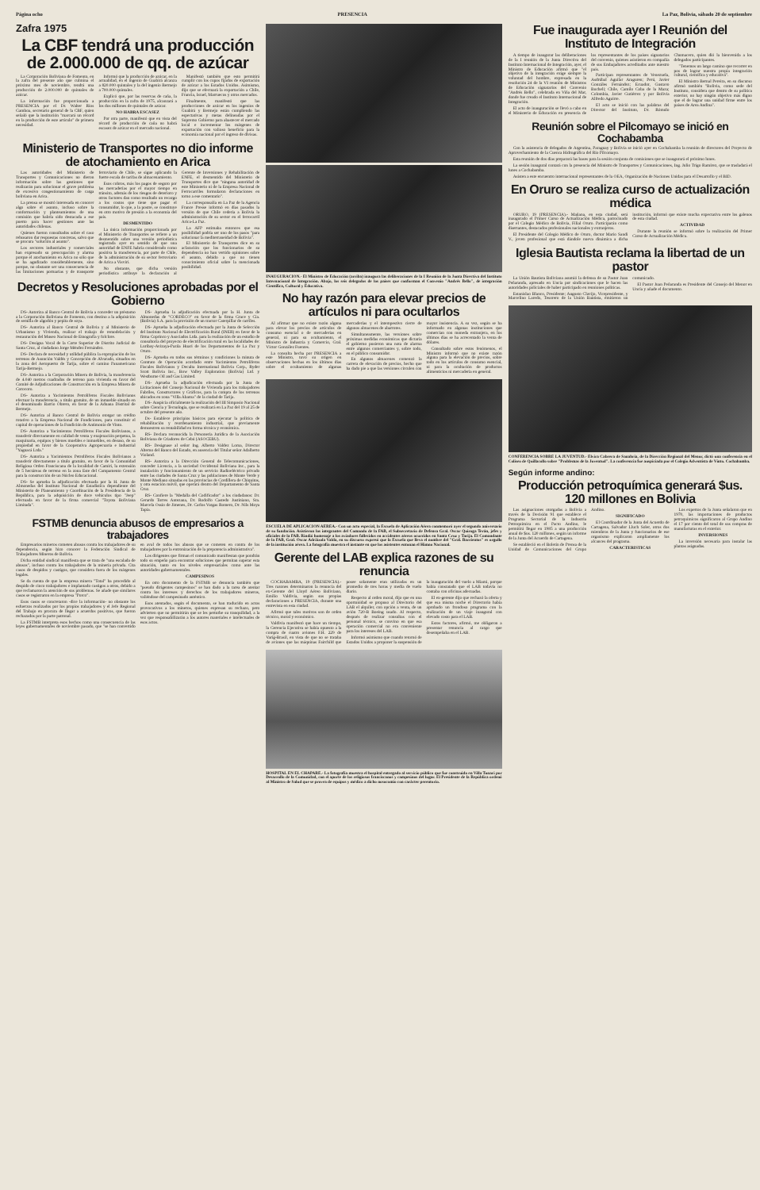Página ocho PRESENCIA La Paz, Bolivia, sábado 20 de septiembre
Zafra 1975
La CBF tendrá una producción de 2.000.000 de qq. de azúcar
La Corporación Boliviana de Fomento, en la zafra del presente año que culmina el próximo mes de noviembre, tendrá una producción de 2.000.000 de quintales de azúcar.
La información fue proporcionada a PRESENCIA por el Dr. Walter Ríos Gamboa, secretario general de la CBF, quien señaló que la institución "marcará un récord en la producción de este artículo" de primera necesidad.
Informó que la producción de azúcar, en la actualidad, en el ingenio de Guabirá alcanza a 820.000 quintales y la del ingenio Bermejo a 700.000 quintales.
Explicó que, por las reservas de caña, la producción en la zafra de 1975, alcanzará a los dos millones de quintales de azúcar.
NO HABRA ESCASEZ
Por otra parte, manifestó que en vista del récord de producción de caña no habrá escasez de azúcar en el mercado nacional.
Manifestó también que esto permitirá cumplir con los cupos fijados de exportación de azúcar a los Estados Unidos. Asimismo, dijo que se efectuará la exportación a Chile, Francia, Israel, Marruecos y otros mercados.
Finalmente, manifestó que las producciones de azúcar en los ingenios de Guabirá y Bermejo están cumpliendo las espectativas y metas delineadas por el Supremo Gobierno para abastecer el mercado local e incrementar los márgenes de exportación con valioso beneficio para la economía nacional por el ingreso de divisas.
Ministerio de Transportes no dio informe de atochamiento en Arica
Las autoridades del Ministerio de Transportes y Comunicaciones no dieron información sobre las gestiones que realizarán para solucionar el grave problema de excesivo congestionamiento de carga boliviana en Arica.
La prensa se mostró interesada en conocer algo sobre el asunto, incluso sobre la conformación y planteamientos de una comisión que habría sido destacada a ese puerto para hacer gestiones ante las autoridades chilenas.
Quienes fueron consultados sobre el caso rehusaron dar respuestas concretas, salvo que se procura "solución al asunto".
Los sectores industriales y comerciales han expresado su preocupación y alarma porque el atochamiento en Arica no sólo que se ha agudizado considerablemente, sino porque, no obstante ser una consecuencia de las limitaciones portuarias y de transporte ferroviario de Chile, se sigue aplicando la fuerte escala de tarifas de almacenamiento.
Esos cobros, más los pagos de seguro por las mercaderías por el mayor tiempo en tránsito, además de los riesgos de deterioro y otros factores dan como resultado un recargo a los costos que tiene que pagar el consumidor, lo que, a la postre, se constituye en otro motivo de presión a la economía del país.
DESMENTIDO
La única información proporcionada por el Ministerio de Transportes se refiere a un desmentido sobre una versión periodística registrada ayer en sentido de que una autoridad de ENFE habría considerado como positiva la transferencia, por parte de Chile, de la administración de su sector ferroviario de Arica a Visviri.
No obstante, que dicha versión periodística atribuye la declaración al Gerente de Inversiones y Rehabilitación de ENFE, el desmentido del Ministerio de Transportes dice que "ninguna autoridad de este Ministerio ni de la Empresa Nacional de Ferrocarriles formularon declaraciones en torno a ese comentario".
La corresponsalía en La Paz de la Agencia France Presse informó en días pasados la versión de que Chile cedería a Bolivia la administración de su sector en el ferrocarril Arica-La Paz.
La AFP estimaba entonces que esa posibilidad podría ser uno de los pasos "para solucionar la mediterraneidad de Bolivia".
El Ministerio de Transportes dice en su aclaración que los funcionarios de su dependencia no han vertido opiniones sobre el asunto, debido a que no tienen conocimiento oficial sobre la mencionada posibilidad.
Decretos y Resoluciones aprobadas por el Gobierno
DS- Autoriza al Banco Central de Bolivia a conceder un préstamo a la Corporación Boliviana de Fomento, con destino a la adquisición de semilla de algodón y pepita de soya.
DS- Autoriza al Banco Central de Bolivia y al Ministerio de Urbanismo y Vivienda, realizar el trabajo de remodelación y restauración del Museo Nacional de Etnografía y folclore.
DS- Designa Vocal de la Corte Superior de Distrito Judicial de Santa Cruz, al ciudadano Jorge Méndez Fernández.
DS- Declara de necesidad y utilidad pública la expropiación de los terrenos de Asunción Valdés y Concepción de Alvarado, situados en la zona del Aeropuerto de Tarija, sobre el camino Panamericano Tarija-Bermejo.
DS- Autoriza a la Corporación Minera de Bolivia, la transferencia de 4.040 metros cuadrados de terreno para vivienda en favor del Comité de Adjudicaciones de Construcción en la Empresa Minera de Corocoro.
DS- Autoriza a Yacimientos Petrolíferos Fiscales Bolivianos efectuar la transferencia, a título gratuito, de un inmueble situado en el denominado Barrio Obrero, en favor de la Aduana Distrital de Bermejo.
DS- Autoriza al Banco Central de Bolivia otorgar un crédito rotativo a la Empresa Nacional de Fundiciones, para constituir el capital de operaciones de la Fundición de Antimonio de Vinto.
DS- Autoriza a Yacimientos Petrolíferos Fiscales Bolivianos, a transferir directamente en calidad de venta y enajenación perpetua, la maquinaria, equipos y bienes muebles e inmuebles, en desuso, de su propiedad en favor de la Cooperativa Agropecuaria e Industrial "Yaguacá Ltda."
DS- Autoriza a Yacimientos Petrolíferos Fiscales Bolivianos a transferir directamente a título gratuito, en favor de la Comunidad Religiosa Orden Franciscana de la localidad de Camiri, la extensión de 5 hectáreas de terreno en la zona Este del Campamento Central para la construcción de un Núcleo Educacional.
DS- Se aprueba la adjudicación efectuada por la H. Junta de Almonedas del Instituto Nacional de Estadística dependiente del Ministerio de Planeamiento y Coordinación de la Presidencia de la República, para la adquisición de doce vehículos tipo "Jeep" efectuada en favor de la firma comercial "Toyota Boliviana Limitada".
DS- Aprueba la adjudicación efectuada por la H. Junta de Almonedas de "CORDECO" en favor de la firma Grace y Cía. (Bolivia) S.A. para la provisión de un tractor Caterpillar de carriles.
DS- Aprueba la adjudicación efectuada por la Junta de Selección del Instituto Nacional de Electrificación Rural (INER) en favor de la firma Coprinco y Asociados Ltda. para la realización de un estudio de consultoría del proyecto de electrificación rural en las localidades de: Luribay-Avizaya-Pazña Huari de los Departamentos de La Paz y Oruro.
DS- Aprueba en todos sus términos y condiciones la minuta de Contrato de Operación acordado entre Yacimientos Petrolíferos Fiscales Bolivianos y Decalta International Bolivia Corp., Ryder Scott Bolivia Inc., Bow Valley Exploration (Bolivia) Ltd. y Westburne Oil and Gas Limited.
DS- Aprueba la adjudicación efectuada por la Junta de Licitaciones del Consejo Nacional de Vivienda para los trabajadores Fabriles, Constructores y Gráficos, para la compra de los terrenos ubicados en zona "Villa Abaroa" de la ciudad de Tarija.
DS- Auspicia oficialmente la realización del III Simposio Nacional sobre Ciencia y Tecnología, que se realizará en La Paz del 19 al 25 de octubre del presente año.
Ds- Establece principios básicos para ejecutar la política de rehabilitación y reordenamiento industrial, que previamente demuestren su rentabilidad en forma técnica y económica.
RS- Declara reconocida la Personería Jurídica de la Asociación Boliviana de Criadores de Cebú (ASOCEBU).
RS- Designase al señor Ing. Alberto Valdez Loma, Director Alterno del Banco del Estado, en ausencia del Titular señor Adalberto Violand.
RS- Autoriza a la Dirección General de Telecomunicaciones, conceder Licencia, a la sociedad Occidental Boliviana Inc., para la instalación y funcionamiento de un servicio Radioeléctrico privado entre las ciudades de Santa Cruz y las poblaciones de Monte Verde y Monte Mediano situadas en las provincias de Cordillera de Chiquitos, y otra estación móvil, que operará dentro del Departamento de Santa Cruz.
RS- Confiere la "Medalla del Codificador" a los ciudadanos: Dr. Gerardo Torres Antezana, Dr. Rodolfo Castedo Justiniano, Sra. Marcela Ossio de Jimenes, Dr. Carlos Vargas Romero, Dr. Nils Moya Tapia.
FSTMB denuncia abusos de empresarios a trabajadores
Empresarios mineros cometen abusos contra los trabajadores de su dependencia, según hizo conocer la Federación Sindical de Trabajadores Mineros de Bolivia.
Dicha entidad sindical manifiesta que se trata de "una escalada de abusos", incluso contra los trabajadores de la minería privada. Cita casos de despidos y castigos, que considera fuera de los márgenes legales.
Se da cuenta de que la empresa minera "Total" ha procedido al despido de cinco trabajadores e implantado castigos a otros, debido a que reclamaron la atención de sus problemas. Se añade que similares casos se registraron en la empresa "Porco".
Esos casos se concretaron -dice la información- no obstante los esfuerzos realizados por los propios trabajadores y el Jefe Regional del Trabajo en procura de llegar a acuerdos positivos, que fueron rechazados por la parte patronal.
La FSTMB interpreta esos hechos como una consecuencia de las leyes gubernamentales de noviembre pasado, que "se han convertido en aval de todos los abusos que se cometen en contra de los trabajadores por la entronización de la prepotencia administrativa".
Los dirigentes que firman el comunicado manifiestan que pondrán todo su empeño para encontrar soluciones que permitan superar esta situación, tanto en los niveles empresariales como ante las autoridades gubernamentales.
CAMPESINOS
En otro documento de la FSTMB se denuncia también que "pseudo dirigentes campesinos" se han dado a la tarea de atentar contra los intereses y derechos de los trabajadores mineros, valiéndose del campesinado auténtico.
Esos atentados, según el documento, se han traducido en actos provocativos a los mineros, quienes expresan su rechazo, pero advierten que no permitirán que se les perturbe su tranquilidad, a la vez que responsabilizarán a los autores materiales e intelectuales de esos actos.
INAUGURACION.- El Ministro de Educación (arriba) inaugura las deliberaciones de la I Reunión de la Junta Directiva del Instituto Internacional de Integración. Abajo, los seis delegados de los países que conforman el Convenio "Andrés Bello", de integración Científica, Cultural y Educativa.
No hay razón para elevar precios de artículos ni para ocultarlos
Al afirmar que no existe razón alguna para elevar los precios de artículos de consumo esencial o de mercaderías en general, ni para su ocultamiento, el Ministro de Industria y Comercio, Gral. Víctor González Fuentes.
La consulta hecha por PRESENCIA a este Ministro, tuvo su origen en observaciones hechas en los últimos días sobre el ocultamiento de algunas mercaderías y el intempestivo cierre de algunos almacenes de abarrotes.
Simultaneamente, las versiones sobre próximas medidas económicas que dictaría el gobierno pusieron una nota de alarma entre algunos comerciantes y, sobre todo, en el público consumidor.
En algunos almacenes comenzó la carrera de elevación de precios, hecho que ha dado pie a que las versiones circulen con mayor insistencia. A su vez, según se ha informado en algunas instituciones que comercian con moneda extranjera, en los últimos días se ha acrecentado la venta de dólares.
Consultado sobre estos fenómenos, el Ministro informó que no existe razón alguna para la elevación de precios, sobre todo en los artículos de consumo esencial, ni para la ocultación de productos alimenticios ni mercadería en general.
ESCUELA DE APLICACION AEREA.- Con un acto especial, la Escuela de Aplicación Aérea conmemoró ayer el segundo aniversario de su fundación. Asistieron los integrantes del Comando de la FAB, el Subsecretario de Defensa Gral. Oscar Quiroga Terán, jefes y oficiales de la FAB. Rindió homenaje a los aviadores fallecidos en accidentes aéreos ocurridos en Santa Cruz y Tarija. El Comandante de la FAB, Gral. Oscar Adriázola Valda, en su discurso expresó que la Escuela que lleva el nombre del "Gral. Barrientos" es orgullo de la institución aérea. La fotografía muestra el instante en que los asistentes entonan el Himno Nacional.
Gerente del LAB explica razones de su renuncia
COCHABAMBA, 19 (PRESENCIA).- Tres razones determinaron la renuncia del ex-Gerente del Lloyd Aéreo Boliviano, Emilio Valdivia, según sus propias declaraciones a PRESENCIA, durante una entrevista en esta ciudad.
Afirmó que tales motivos son de orden técnico, moral y económico.
Valdivia manifestó que hace un tiempo, la Gerencia Ejecutiva se había opuesto a la compra de cuatro aviones F.H. 229 de Varig-Brasil, en vista de que no se trataba de aviones que las máquinas Fairchild que posee solamente eran utilizadas en un promedio de tres horas y media de vuelo diario.
Respecto al orden moral, dijo que en una oportunidad se propuso al Directorio del LAB el alquiler, con opción a venta, de un avión 720-B Boeing usado. Al respecto, después de realizar consultas con el personal técnico, se convino en que esa operación comercial no era conveniente para los intereses del LAB.
Informó asimismo que cuando retornó de Estados Unidos a proponer la suspensión de la inauguración del vuelo a Miami, porque había constatado que el LAB todavía no contaba con oficinas adecuadas.
El ex-gerente dijo que rechazó la oferta y que esa misma noche el Directorio había aprobado un frondoso programa con la realización de un viaje inaugural con elevado costo para el LAB.
Estos factores, afirmó, me obligaron a presentar renuncia al cargo que desempeñaba en el LAB.
HOSPITAL EN EL CHAPARE.- La fotografía muestra el hospital entregado al servicio público que fue construido en Villa Tunari por Desarrollo de la Comunidad, con el aporte de los religiosos franciscanos y campesinos del lugar. El Presidente de la República ordenó al Ministro de Salud que se provea de equipos y médico a dicho nosocomio con carácter perentorio.
Fue inaugurada ayer I Reunión del Instituto de Integración
A tiempo de inaugurar las deliberaciones de la I reunión de la Junta Directiva del Instituto Internacional de Integración, ayer, el Ministro de Educación afirmó que "el objetivo de la integración exige siempre la voluntad del hombre, expresada en la resolución 24 de la VI reunión de Ministros de Educación signatarios del Convenio "Andrés Bello", celebrada en Viña del Mar, donde fue creado el Instituto Internacional de Integración.
El acto de inauguración se llevó a cabo en el Ministerio de Educación en presencia de los representantes de los países signatarios del convenio, quienes asistieron en compañía de sus Embajadores acreditados ante nuestro país.
Participan representantes de Venezuela, Asdrúbal Aguilar Araguren; Perú, Javier Gonzáles Fernández; Ecuador, Gustavo Buchelí; Chile, Camilo Coba de la Maza; Colombia, Javier Gutiérrez y por Bolivia Alfredo Aguirre.
El acto se inició con las palabras del Director del Instituto, Dr. Rómulo Chumacero, quien dió la bienvenida a los delegados participantes.
"Tenemos un largo camino que recorrer en pos de lograr nuestra propia integración cultural, científica y educativa".
El Ministro Bernal Pereira, en su discurso afirmó también "Bolivia, como sede del Instituto, considera que dentro de su política exterior, no hay ningún objetivo más digno que el de lograr una unidad firme entre los países de Area Andina".
Reunión sobre el Pilcomayo se inició en Cochabamba
Con la asistencia de delegados de Argentina, Paraguay y Bolivia se inició ayer en Cochabamba la reunión de directores del Proyecto de Aprovechamiento de la Cuenca Hidrográfica del Río Pilcomayo.
Esta reunión de dos días preparará las bases para la sesión conjunta de comisiones que se inaugurará el próximo lunes.
La sesión inaugural contará con la presencia del Ministro de Transportes y Comunicaciones, Ing. Julio Trigo Ramírez, que se trasladará el lunes a Cochabamba.
Asisten a este encuentro internacional representantes de la OEA, Organización de Naciones Unidas para el Desarrollo y el BID.
En Oruro se realiza curso de actualización médica
ORURO, 19 (PRESENCIA).- Mañana, en esta ciudad, será inaugurado el Primer Curso de Actualización Médica, patrocinado por el Colegio Médico de Bolivia, Filial Oruro. Participarán como disertantes, destacados profesionales nacionales y extranjeros.
El Presidente del Colegio Médico de Oruro, doctor Mario Sandi V., joven profesional que está dándole nueva dinámica a dicha institución, informó que existe mucha expectativa entre los galenos de esta ciudad.
ACTIVIDAD
Durante la reunión se informó sobre la realización del Primer Curso de Actualización Médica.
Iglesia Bautista reclama la libertad de un pastor
La Unión Bautista Boliviana asumió la defensa de su Pastor Juan Peñaranda, apresado en Uncía por sindicaciones que le hacen las autoridades policiales de haber participado en reuniones políticas.
Estanislao Blanco, Presidente; Augusto Clavijo, Vicepresidente, y Marcelino Laredo, Tesorero de la Unión Bautista, emitieron un comunicado.
El Pastor Juan Peñaranda es Presidente del Consejo del Menor en Uncía y añade el documento.
CONFERENCIA SOBRE LA JUVENTUD.- Elvira Cabrera de Sanabria, de la Dirección Regional del Menor, dictó una conferencia en el Coliseo de Quillacollo sobre "Problemas de la Juventud". La conferencia fue auspiciada por el Colegio Adventista de Vinto. Cochabamba.
Según informe andino:
Producción petroquímica generará $us. 120 millones en Bolivia
Las asignaciones otorgadas a Bolivia a través de la Decisión 91 que establece el Programa Sectorial de la Industria Petroquímica en el Pacto Andino, le permitirá llegar en 1985 a una producción anual de $us. 120 millones, según un informe de la Junta del Acuerdo de Cartagena.
Se estableció en el Boletín de Prensa de la Unidad de Comunicaciones del Grupo Andino.
SIGNIFICADO
El Coordinador de la Junta del Acuerdo de Cartagena, Salvador Lluch Soler, otros dos miembros de la Junta y funcionarios de ese organismo explicaron ampliamente los alcances del programa.
CARACTERISTICAS
Los expertos de la Junta señalaron que en 1970, las importaciones de productos petroquímicos significaron al Grupo Andino el 17 por ciento del total de sus compras de manufacturas en el exterior.
INVERSIONES
La inversión necesaria para instalar las plantas asignadas.